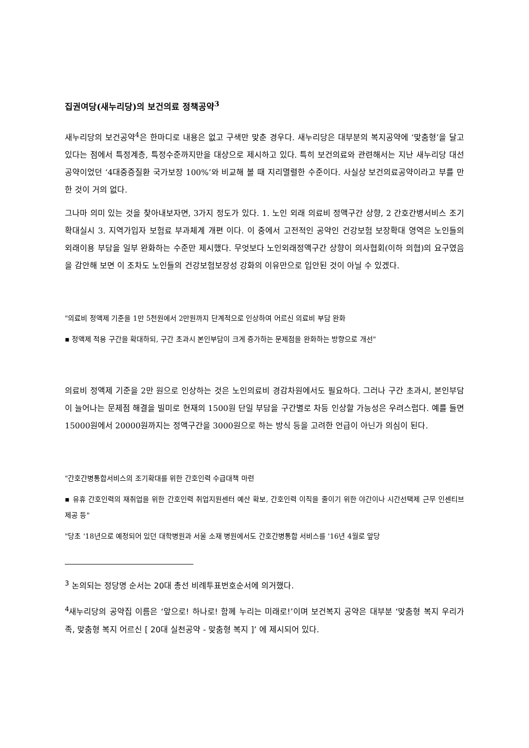집권여당(새누리당)의 보건의료 정책공약<sup>3</sup>
새누리당의 보건공약<sup>4</sup>은 한마디로 내용은 없고 구색만 맞춘 경우다. 새누리당은 대부분의 복지공약에 ‘맞춤형’을 달고 있다는 점에서 특정계층, 특정수준까지만을 대상으로 제시하고 있다. 특히 보건의료와 관련해서는 지난 새누리당 대선공약이었던 ‘4대중증질환 국가보장 100%’와 비교해 볼 때 지리멸렬한 수준이다. 사실상 보건의료공약이라고 부를 만한 것이 거의 없다.
그나마 의미 있는 것을 찾아내보자면, 3가지 정도가 있다. 1. 노인 외래 의료비 정액구간 상향, 2 간호간병서비스 조기확대실시 3. 지역가입자 보험료 부과체계 개편 이다. 이 중에서 고전적인 공약인 건강보험 보장확대 영역은 노인들의 외래이용 부담을 일부 완화하는 수준만 제시했다. 무엇보다 노인외래정액구간 상향이 의사협회(이하 의협)의 요구였음을 감안해 보면 이 조차도 노인들의 건강보험보장성 강화의 이유만으로 입안된 것이 아닐 수 있겠다.
"의료비 정액제 기준을 1만 5천원에서 2만원까지 단계적으로 인상하여 어르신 의료비 부담 완화
▪ 정액제 적용 구간을 확대하되, 구간 초과시 본인부담이 크게 증가하는 문제점을 완화하는 방향으로 개선"
의료비 정액제 기준을 2만 원으로 인상하는 것은 노인의료비 경감차원에서도 필요하다. 그러나 구간 초과시, 본인부담이 늘어나는 문제점 해결을 빌미로 현재의 1500원 단일 부담을 구간별로 차등 인상할 가능성은 우려스럽다. 예를 들면 15000원에서 20000원까지는 정액구간을 3000원으로 하는 방식 등을 고려한 언급이 아닌가 의심이 된다.
"간호간병통합서비스의 조기확대를 위한 간호인력 수급대책 마련
▪ 유휴 간호인력의 재취업을 위한 간호인력 취업지원센터 예산 확보, 간호인력 이직을 줄이기 위한 야간이나 시간선택제 근무 인센티브 제공 등"
"당초 '18년으로 예정되어 있던 대학병원과 서울 소재 병원에서도 간호간병통합 서비스를 '16년 4월로 앞당
<sup>3</sup> 논의되는 정당명 순서는 20대 총선 비례투표번호순서에 의거했다.
<sup>4</sup> 새누리당의 공약집 이름은 ‘앞으로! 하나로! 함께 누리는 미래로!’이며 보건복지 공약은 대부분 ‘맞춤형 복지 우리가족, 맞춤형 복지 어르신 [ 20대 실천공약 - 맞춤형 복지 ]’ 에 제시되어 있다.